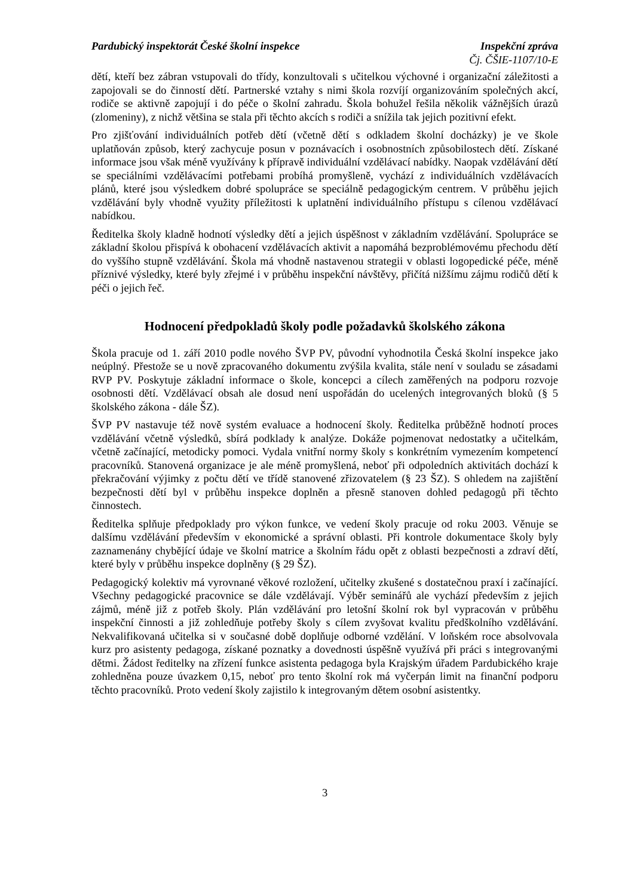Pardubický inspektorát České školní inspekce Inspekční zpráva
Čj. ČŠIE-1107/10-E
dětí, kteří bez zábran vstupovali do třídy, konzultovali s učitelkou výchovné i organizační záležitosti a zapojovali se do činností dětí. Partnerské vztahy s nimi škola rozvíjí organizováním společných akcí, rodiče se aktivně zapojují i do péče o školní zahradu. Škola bohužel řešila několik vážnějších úrazů (zlomeniny), z nichž většina se stala při těchto akcích s rodiči a snížila tak jejich pozitivní efekt.
Pro zjišťování individuálních potřeb dětí (včetně dětí s odkladem školní docházky) je ve škole uplatňován způsob, který zachycuje posun v poznávacích i osobnostních způsobilostech dětí. Získané informace jsou však méně využívány k přípravě individuální vzdělávací nabídky. Naopak vzdělávání dětí se speciálními vzdělávacími potřebami probíhá promyšleně, vychází z individuálních vzdělávacích plánů, které jsou výsledkem dobré spolupráce se speciálně pedagogickým centrem. V průběhu jejich vzdělávání byly vhodně využity příležitosti k uplatnění individuálního přístupu s cílenou vzdělávací nabídkou.
Ředitelka školy kladně hodnotí výsledky dětí a jejich úspěšnost v základním vzdělávání. Spolupráce se základní školou přispívá k obohacení vzdělávacích aktivit a napomáhá bezproblémovému přechodu dětí do vyššího stupně vzdělávání. Škola má vhodně nastavenou strategii v oblasti logopedické péče, méně příznivé výsledky, které byly zřejmé i v průběhu inspekční návštěvy, přičítá nižšímu zájmu rodičů dětí k péči o jejich řeč.
Hodnocení předpokladů školy podle požadavků školského zákona
Škola pracuje od 1. září 2010 podle nového ŠVP PV, původní vyhodnotila Česká školní inspekce jako neúplný. Přestože se u nově zpracovaného dokumentu zvýšila kvalita, stále není v souladu se zásadami RVP PV. Poskytuje základní informace o škole, koncepci a cílech zaměřených na podporu rozvoje osobnosti dětí. Vzdělávací obsah ale dosud není uspořádán do ucelených integrovaných bloků (§ 5 školského zákona - dále ŠZ).
ŠVP PV nastavuje též nově systém evaluace a hodnocení školy. Ředitelka průběžně hodnotí proces vzdělávání včetně výsledků, sbírá podklady k analýze. Dokáže pojmenovat nedostatky a učitelkám, včetně začínající, metodicky pomoci. Vydala vnitřní normy školy s konkrétním vymezením kompetencí pracovníků. Stanovená organizace je ale méně promyšlená, neboť při odpoledních aktivitách dochází k překračování výjimky z počtu dětí ve třídě stanovené zřizovatelem (§ 23 ŠZ). S ohledem na zajištění bezpečnosti dětí byl v průběhu inspekce doplněn a přesně stanoven dohled pedagogů při těchto činnostech.
Ředitelka splňuje předpoklady pro výkon funkce, ve vedení školy pracuje od roku 2003. Věnuje se dalšímu vzdělávání především v ekonomické a správní oblasti. Při kontrole dokumentace školy byly zaznamenány chybějící údaje ve školní matrice a školním řádu opět z oblasti bezpečnosti a zdraví dětí, které byly v průběhu inspekce doplněny (§ 29 ŠZ).
Pedagogický kolektiv má vyrovnané věkové rozložení, učitelky zkušené s dostatečnou praxí i začínající. Všechny pedagogické pracovnice se dále vzdělávají. Výběr seminářů ale vychází především z jejich zájmů, méně již z potřeb školy. Plán vzdělávání pro letošní školní rok byl vypracován v průběhu inspekční činnosti a již zohledňuje potřeby školy s cílem zvyšovat kvalitu předškolního vzdělávání. Nekvalifikovaná učitelka si v současné době doplňuje odborné vzdělání. V loňském roce absolvovala kurz pro asistenty pedagoga, získané poznatky a dovednosti úspěšně využívá při práci s integrovanými dětmi. Žádost ředitelky na zřízení funkce asistenta pedagoga byla Krajským úřadem Pardubického kraje zohledněna pouze úvazkem 0,15, neboť pro tento školní rok má vyčerpán limit na finanční podporu těchto pracovníků. Proto vedení školy zajistilo k integrovaným dětem osobní asistentky.
3